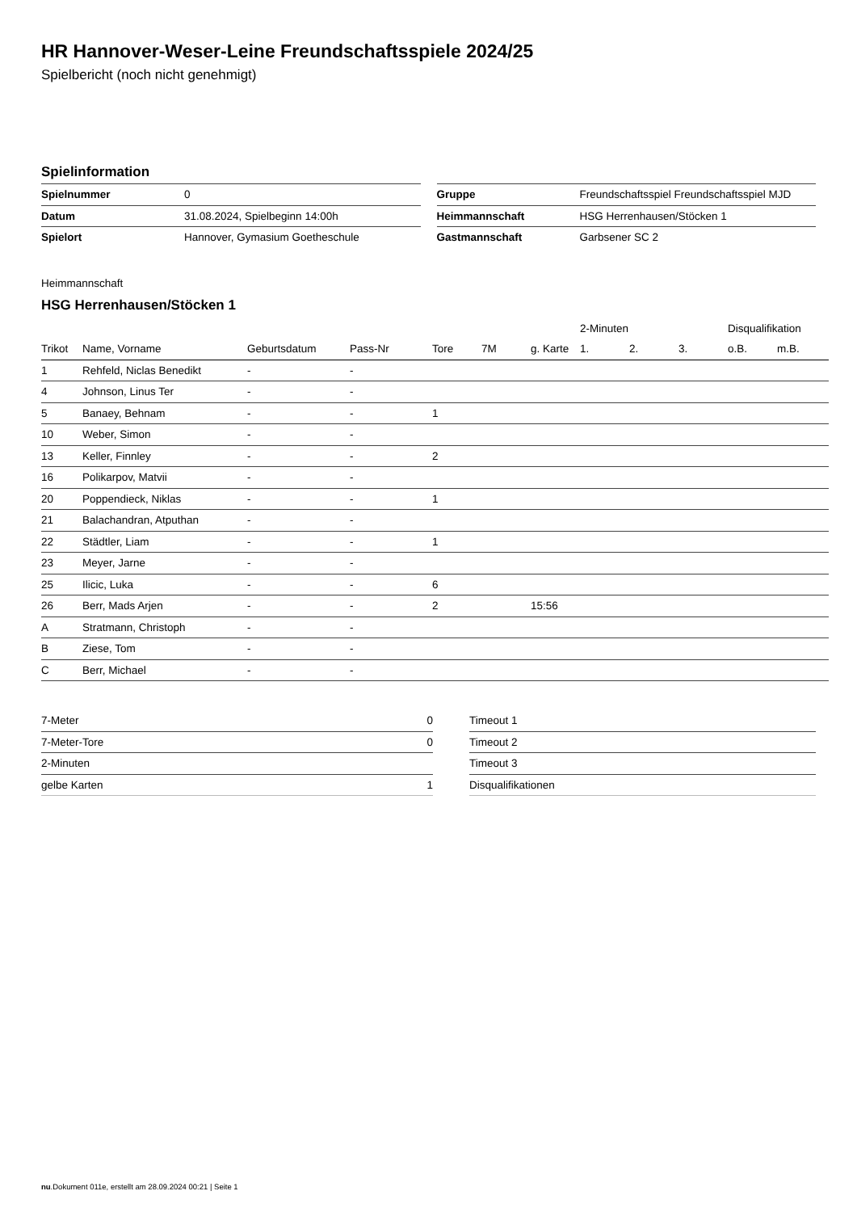HR Hannover-Weser-Leine Freundschaftsspiele 2024/25
Spielbericht (noch nicht genehmigt)
Spielinformation
| Spielnummer | 0 |
| Datum | 31.08.2024, Spielbeginn 14:00h |
| Spielort | Hannover, Gymasium Goetheschule |
| Gruppe | Freundschaftsspiel Freundschaftsspiel MJD |
| Heimmannschaft | HSG Herrenhausen/Stöcken 1 |
| Gastmannschaft | Garbsener SC 2 |
Heimmannschaft
HSG Herrenhausen/Stöcken 1
| | | | | | | | 2-Minuten | | | Disqualifikation | |
| --- | --- | --- | --- | --- | --- | --- | --- | --- | --- | --- | --- |
| Trikot | Name, Vorname | Geburtsdatum | Pass-Nr | Tore | 7M | g. Karte | 1. | 2. | 3. | o.B. | m.B. |
| 1 | Rehfeld, Niclas Benedikt | - | - | | | | | | | | |
| 4 | Johnson, Linus Ter | - | - | | | | | | | | |
| 5 | Banaey, Behnam | - | - | 1 | | | | | | | |
| 10 | Weber, Simon | - | - | | | | | | | | |
| 13 | Keller, Finnley | - | - | 2 | | | | | | | |
| 16 | Polikarpov, Matvii | - | - | | | | | | | | |
| 20 | Poppendieck, Niklas | - | - | 1 | | | | | | | |
| 21 | Balachandran, Atputhan | - | - | | | | | | | | |
| 22 | Städtler, Liam | - | - | 1 | | | | | | | |
| 23 | Meyer, Jarne | - | - | | | | | | | | |
| 25 | Ilicic, Luka | - | - | 6 | | | | | | | |
| 26 | Berr, Mads Arjen | - | - | 2 | | 15:56 | | | | | |
| A | Stratmann, Christoph | - | - | | | | | | | | |
| B | Ziese, Tom | - | - | | | | | | | | |
| C | Berr, Michael | - | - | | | | | | | | |
| 7-Meter | 0 |
| 7-Meter-Tore | 0 |
| 2-Minuten | |
| gelbe Karten | 1 |
| Timeout 1 |
| Timeout 2 |
| Timeout 3 |
| Disqualifikationen |
nu.Dokument 011e, erstellt am 28.09.2024 00:21 | Seite 1